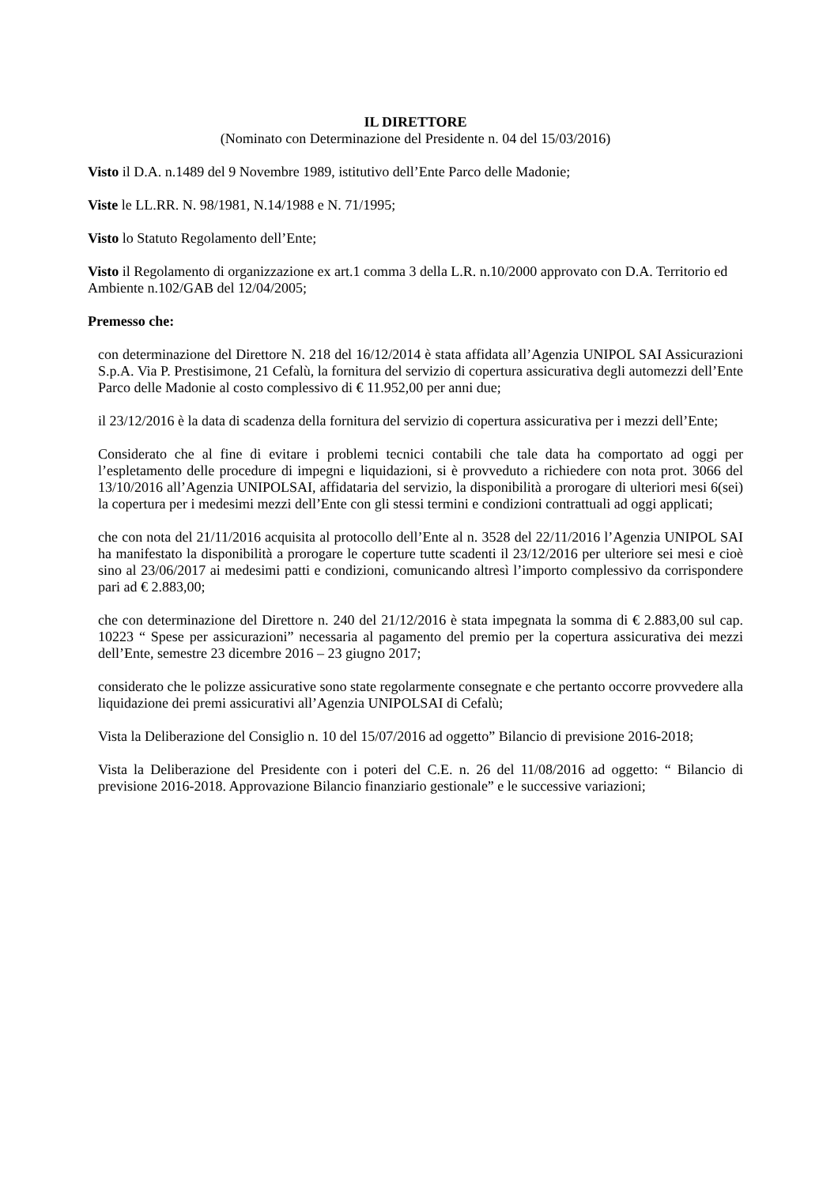IL DIRETTORE
(Nominato con Determinazione del Presidente n. 04 del 15/03/2016)
Visto il D.A. n.1489 del 9 Novembre 1989, istitutivo dell’Ente Parco delle Madonie;
Viste le LL.RR. N. 98/1981, N.14/1988 e N. 71/1995;
Visto lo Statuto Regolamento dell’Ente;
Visto il Regolamento di organizzazione ex art.1 comma 3 della L.R. n.10/2000 approvato con D.A. Territorio ed Ambiente n.102/GAB del 12/04/2005;
Premesso che:
con determinazione del Direttore N. 218 del 16/12/2014 è stata affidata all’Agenzia UNIPOL SAI Assicurazioni S.p.A. Via P. Prestisimone, 21 Cefalù, la fornitura del servizio di copertura assicurativa degli automezzi dell’Ente Parco delle Madonie al costo complessivo di € 11.952,00 per anni due;
il 23/12/2016 è la data di scadenza della fornitura del servizio di copertura assicurativa per i mezzi dell’Ente;
Considerato che al fine di evitare i problemi tecnici contabili che tale data ha comportato ad oggi per l’espletamento delle procedure di impegni e liquidazioni, si è provveduto a richiedere con nota prot. 3066 del 13/10/2016 all’Agenzia UNIPOLSAI, affidataria del servizio, la disponibilità a prorogare di ulteriori mesi 6(sei) la copertura per i medesimi mezzi dell’Ente con gli stessi termini e condizioni contrattuali ad oggi applicati;
che con nota del 21/11/2016 acquisita al protocollo dell’Ente al n. 3528 del 22/11/2016 l’Agenzia UNIPOL SAI ha manifestato la disponibilità a prorogare le coperture tutte scadenti il 23/12/2016 per ulteriore sei mesi e cioè sino al 23/06/2017 ai medesimi patti e condizioni, comunicando altresì l’importo complessivo da corrispondere pari ad € 2.883,00;
che con determinazione del Direttore n. 240 del 21/12/2016 è stata impegnata la somma di € 2.883,00 sul cap. 10223 “ Spese per assicurazioni” necessaria al pagamento del premio per la copertura assicurativa dei mezzi dell’Ente, semestre 23 dicembre 2016 – 23 giugno 2017;
considerato che le polizze assicurative sono state regolarmente consegnate e che pertanto occorre provvedere alla liquidazione dei premi assicurativi all’Agenzia UNIPOLSAI di Cefalù;
Vista la Deliberazione del Consiglio n. 10 del 15/07/2016 ad oggetto” Bilancio di previsione 2016-2018;
Vista la Deliberazione del Presidente con i poteri del C.E. n. 26 del 11/08/2016 ad oggetto: “ Bilancio di previsione 2016-2018. Approvazione Bilancio finanziario gestionale” e le successive variazioni;